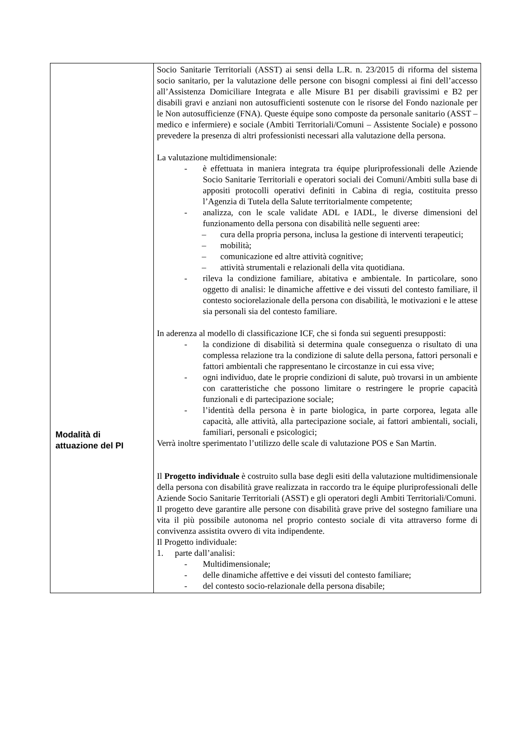| Modalità di attuazione del PI | Socio Sanitarie Territoriali (ASST) ai sensi della L.R. n. 23/2015 di riforma del sistema socio sanitario, per la valutazione delle persone con bisogni complessi ai fini dell’accesso all’Assistenza Domiciliare Integrata e alle Misure B1 per disabili gravissimi e B2 per disabili gravi e anziani non autosufficienti sostenute con le risorse del Fondo nazionale per le Non autosufficienze (FNA). Queste équipe sono composte da personale sanitario (ASST – medico e infermiere) e sociale (Ambiti Territoriali/Comuni – Assistente Sociale) e possono prevedere la presenza di altri professionisti necessari alla valutazione della persona. La valutazione multidimensionale: - è effettuata in maniera integrata tra équipe pluriprofessionali delle Aziende Socio Sanitarie Territoriali e operatori sociali dei Comuni/Ambiti sulla base di appositi protocolli operativi definiti in Cabina di regia, costituita presso l’Agenzia di Tutela della Salute territorialmente competente; - analizza, con le scale validate ADL e IADL, le diverse dimensioni del funzionamento della persona con disabilità nelle seguenti aree: – cura della propria persona, inclusa la gestione di interventi terapeutici; – mobilità; – comunicazione ed altre attività cognitive; – attività strumentali e relazionali della vita quotidiana. - rileva la condizione familiare, abitativa e ambientale. In particolare, sono oggetto di analisi: le dinamiche affettive e dei vissuti del contesto familiare, il contesto sociorelazionale della persona con disabilità, le motivazioni e le attese sia personali sia del contesto familiare. In aderenza al modello di classificazione ICF, che si fonda sui seguenti presupposti: - la condizione di disabilità si determina quale conseguenza o risultato di una complessa relazione tra la condizione di salute della persona, fattori personali e fattori ambientali che rappresentano le circostanze in cui essa vive; - ogni individuo, date le proprie condizioni di salute, può trovarsi in un ambiente con caratteristiche che possono limitare o restringere le proprie capacità funzionali e di partecipazione sociale; - l’identità della persona è in parte biologica, in parte corporea, legata alle capacità, alle attività, alla partecipazione sociale, ai fattori ambientali, sociali, familiari, personali e psicologici; Verrà inoltre sperimentato l’utilizzo delle scale di valutazione POS e San Martin. Il Progetto individuale è costruito sulla base degli esiti della valutazione multidimensionale della persona con disabilità grave realizzata in raccordo tra le équipe pluriprofessionali delle Aziende Socio Sanitarie Territoriali (ASST) e gli operatori degli Ambiti Territoriali/Comuni. Il progetto deve garantire alle persone con disabilità grave prive del sostegno familiare una vita il più possibile autonoma nel proprio contesto sociale di vita attraverso forme di convivenza assistita ovvero di vita indipendente. Il Progetto individuale: 1. parte dall’analisi: - Multidimensionale; - delle dinamiche affettive e dei vissuti del contesto familiare; - del contesto socio-relazionale della persona disabile; |